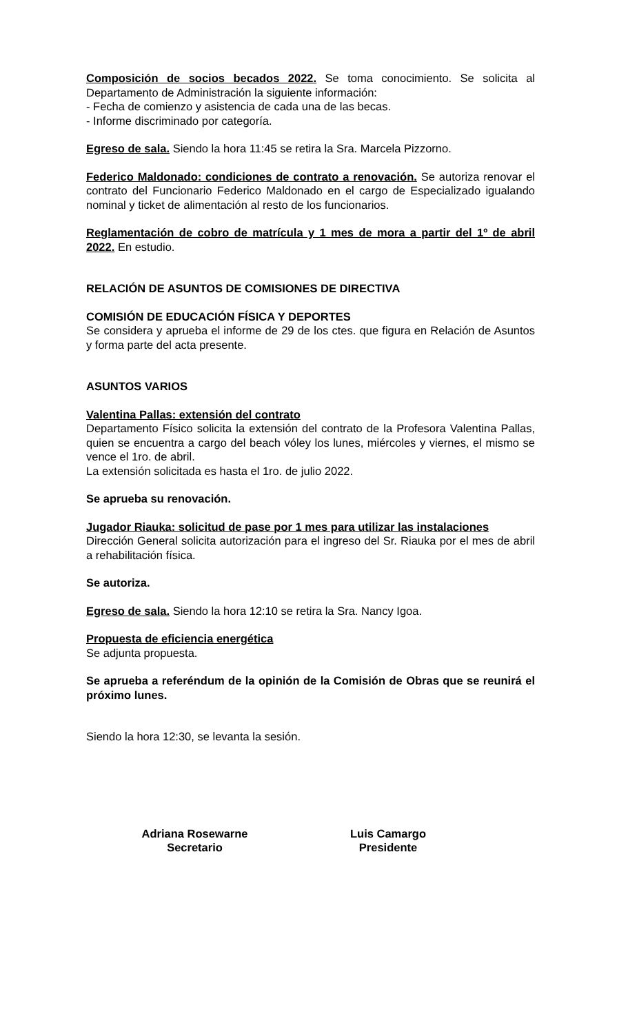Composición de socios becados 2022. Se toma conocimiento. Se solicita al Departamento de Administración la siguiente información:
- Fecha de comienzo y asistencia de cada una de las becas.
- Informe discriminado por categoría.
Egreso de sala. Siendo la hora 11:45 se retira la Sra. Marcela Pizzorno.
Federico Maldonado: condiciones de contrato a renovación. Se autoriza renovar el contrato del Funcionario Federico Maldonado en el cargo de Especializado igualando nominal y ticket de alimentación al resto de los funcionarios.
Reglamentación de cobro de matrícula y 1 mes de mora a partir del 1º de abril 2022. En estudio.
RELACIÓN DE ASUNTOS DE COMISIONES DE DIRECTIVA
COMISIÓN DE EDUCACIÓN FÍSICA Y DEPORTES
Se considera y aprueba el informe de 29 de los ctes. que figura en Relación de Asuntos y forma parte del acta presente.
ASUNTOS VARIOS
Valentina Pallas: extensión del contrato
Departamento Físico solicita la extensión del contrato de la Profesora Valentina Pallas, quien se encuentra a cargo del beach vóley los lunes, miércoles y viernes, el mismo se vence el 1ro. de abril.
La extensión solicitada es hasta el 1ro. de julio 2022.
Se aprueba su renovación.
Jugador Riauka: solicitud de pase por 1 mes para utilizar las instalaciones
Dirección General solicita autorización para el ingreso del Sr. Riauka por el mes de abril a rehabilitación física.
Se autoriza.
Egreso de sala. Siendo la hora 12:10 se retira la Sra. Nancy Igoa.
Propuesta de eficiencia energética
Se adjunta propuesta.
Se aprueba a referéndum de la opinión de la Comisión de Obras que se reunirá el próximo lunes.
Siendo la hora 12:30, se levanta la sesión.
Adriana Rosewarne
Secretario
Luis Camargo
Presidente